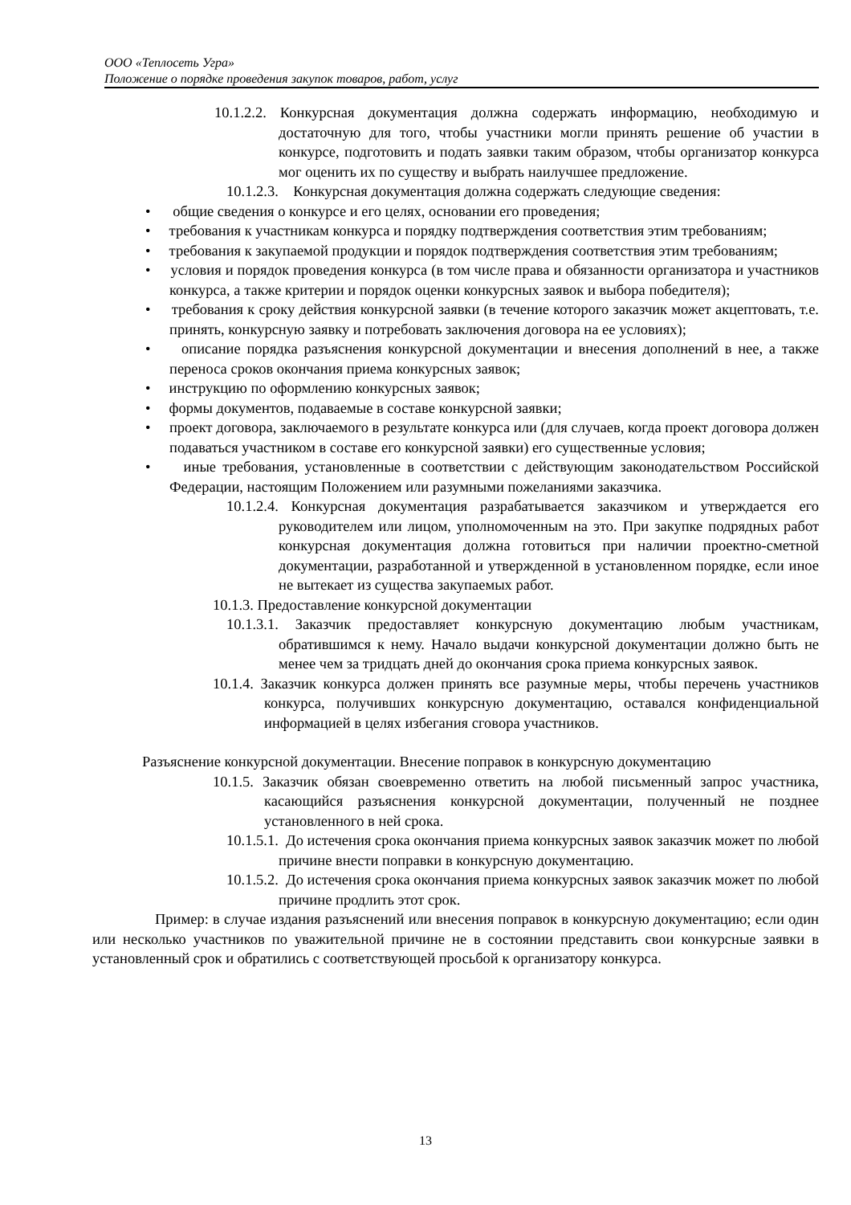ООО «Теплосеть Угра»
Положение о порядке проведения закупок товаров, работ, услуг
10.1.2.2. Конкурсная документация должна содержать информацию, необходимую и достаточную для того, чтобы участники могли принять решение об участии в конкурсе, подготовить и подать заявки таким образом, чтобы организатор конкурса мог оценить их по существу и выбрать наилучшее предложение.
10.1.2.3. Конкурсная документация должна содержать следующие сведения:
• общие сведения о конкурсе и его целях, основании его проведения;
• требования к участникам конкурса и порядку подтверждения соответствия этим требованиям;
• требования к закупаемой продукции и порядок подтверждения соответствия этим требованиям;
• условия и порядок проведения конкурса (в том числе права и обязанности организатора и участников конкурса, а также критерии и порядок оценки конкурсных заявок и выбора победителя);
• требования к сроку действия конкурсной заявки (в течение которого заказчик может акцептовать, т.е. принять, конкурсную заявку и потребовать заключения договора на ее условиях);
• описание порядка разъяснения конкурсной документации и внесения дополнений в нее, а также переноса сроков окончания приема конкурсных заявок;
• инструкцию по оформлению конкурсных заявок;
• формы документов, подаваемые в составе конкурсной заявки;
• проект договора, заключаемого в результате конкурса или (для случаев, когда проект договора должен подаваться участником в составе его конкурсной заявки) его существенные условия;
• иные требования, установленные в соответствии с действующим законодательством Российской Федерации, настоящим Положением или разумными пожеланиями заказчика.
10.1.2.4. Конкурсная документация разрабатывается заказчиком и утверждается его руководителем или лицом, уполномоченным на это. При закупке подрядных работ конкурсная документация должна готовиться при наличии проектно-сметной документации, разработанной и утвержденной в установленном порядке, если иное не вытекает из существа закупаемых работ.
10.1.3. Предоставление конкурсной документации
10.1.3.1. Заказчик предоставляет конкурсную документацию любым участникам, обратившимся к нему. Начало выдачи конкурсной документации должно быть не менее чем за тридцать дней до окончания срока приема конкурсных заявок.
10.1.4. Заказчик конкурса должен принять все разумные меры, чтобы перечень участников конкурса, получивших конкурсную документацию, оставался конфиденциальной информацией в целях избегания сговора участников.
Разъяснение конкурсной документации. Внесение поправок в конкурсную документацию
10.1.5. Заказчик обязан своевременно ответить на любой письменный запрос участника, касающийся разъяснения конкурсной документации, полученный не позднее установленного в ней срока.
10.1.5.1. До истечения срока окончания приема конкурсных заявок заказчик может по любой причине внести поправки в конкурсную документацию.
10.1.5.2. До истечения срока окончания приема конкурсных заявок заказчик может по любой причине продлить этот срок.
Пример: в случае издания разъяснений или внесения поправок в конкурсную документацию; если один или несколько участников по уважительной причине не в состоянии представить свои конкурсные заявки в установленный срок и обратились с соответствующей просьбой к организатору конкурса.
13